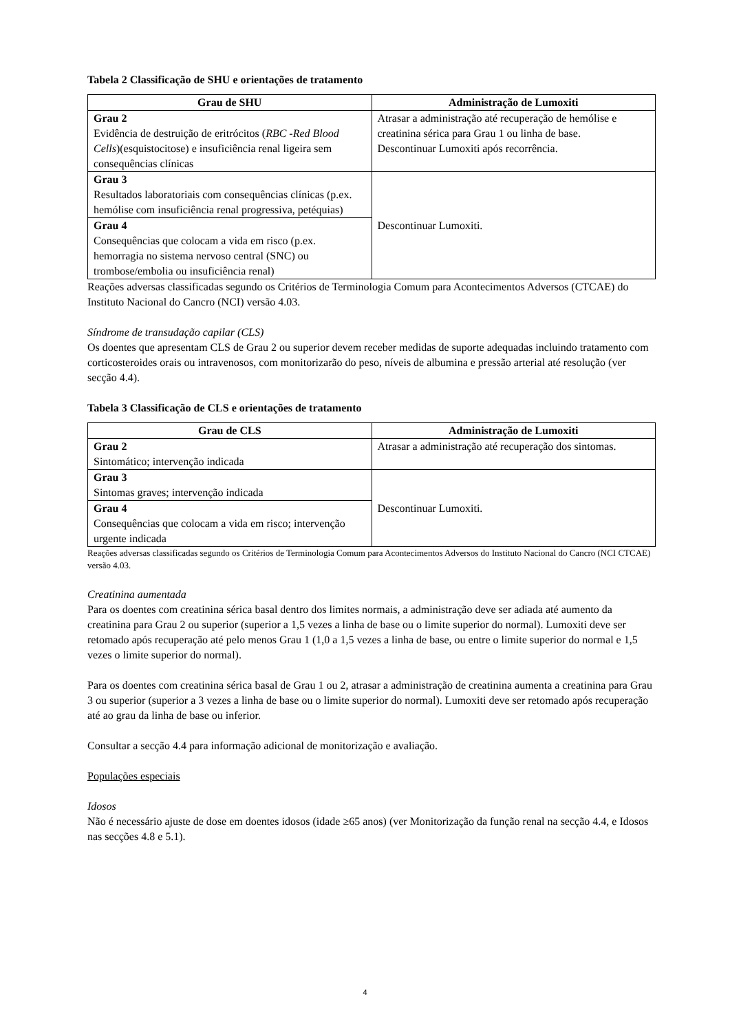Tabela 2 Classificação de SHU e orientações de tratamento
| Grau de SHU | Administração de Lumoxiti |
| --- | --- |
| Grau 2 Evidência de destruição de eritrócitos ( RBC -Red Blood Cells )(esquistocitose) e insuficiência renal ligeira sem consequências clínicas | Atrasar a administração até recuperação de hemólise e creatinina sérica para Grau 1 ou linha de base. Descontinuar Lumoxiti após recorrência. |
| Grau 3 Resultados laboratoriais com consequências clínicas (p.ex. hemólise com insuficiência renal progressiva, petéquias) | Descontinuar Lumoxiti. |
| Grau 4 Consequências que colocam a vida em risco (p.ex. hemorragia no sistema nervoso central (SNC) ou trombose/embolia ou insuficiência renal) | |
Reações adversas classificadas segundo os Critérios de Terminologia Comum para Acontecimentos Adversos (CTCAE) do Instituto Nacional do Cancro (NCI) versão 4.03.
Síndrome de transudação capilar (CLS)
Os doentes que apresentam CLS de Grau 2 ou superior devem receber medidas de suporte adequadas incluindo tratamento com corticosteroides orais ou intravenosos, com monitorizarão do peso, níveis de albumina e pressão arterial até resolução (ver secção 4.4).
Tabela 3 Classificação de CLS e orientações de tratamento
| Grau de CLS | Administração de Lumoxiti |
| --- | --- |
| Grau 2 Sintomático; intervenção indicada | Atrasar a administração até recuperação dos sintomas. |
| Grau 3 Sintomas graves; intervenção indicada | Descontinuar Lumoxiti. |
| Grau 4 Consequências que colocam a vida em risco; intervenção urgente indicada | |
Reações adversas classificadas segundo os Critérios de Terminologia Comum para Acontecimentos Adversos do Instituto Nacional do Cancro (NCI CTCAE) versão 4.03.
Creatinina aumentada
Para os doentes com creatinina sérica basal dentro dos limites normais, a administração deve ser adiada até aumento da creatinina para Grau 2 ou superior (superior a 1,5 vezes a linha de base ou o limite superior do normal). Lumoxiti deve ser retomado após recuperação até pelo menos Grau 1 (1,0 a 1,5 vezes a linha de base, ou entre o limite superior do normal e 1,5 vezes o limite superior do normal).
Para os doentes com creatinina sérica basal de Grau 1 ou 2, atrasar a administração de creatinina aumenta a creatinina para Grau 3 ou superior (superior a 3 vezes a linha de base ou o limite superior do normal). Lumoxiti deve ser retomado após recuperação até ao grau da linha de base ou inferior.
Consultar a secção 4.4 para informação adicional de monitorização e avaliação.
Populações especiais
Idosos
Não é necessário ajuste de dose em doentes idosos (idade ≥65 anos) (ver Monitorização da função renal na secção 4.4, e Idosos nas secções 4.8 e 5.1).
4